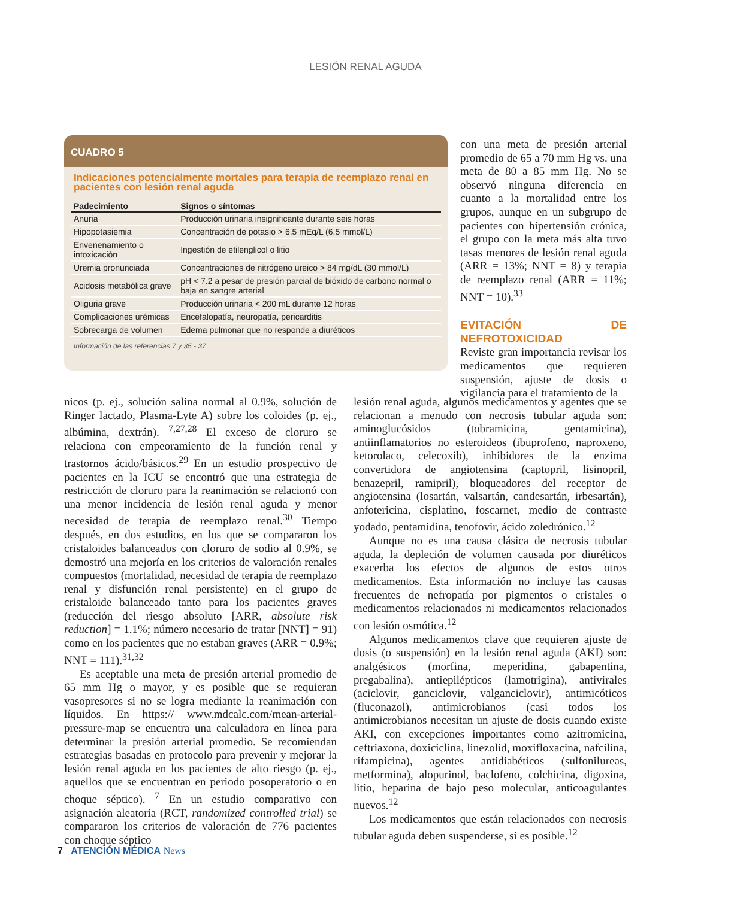LESIÓN RENAL AGUDA
CUADRO 5
Indicaciones potencialmente mortales para terapia de reemplazo renal en pacientes con lesión renal aguda
| Padecimiento | Signos o síntomas |
| --- | --- |
| Anuria | Producción urinaria insignificante durante seis horas |
| Hipopotasiemia | Concentración de potasio > 6.5 mEq/L (6.5 mmol/L) |
| Envenenamiento o intoxicación | Ingestión de etilenglicol o litio |
| Uremia pronunciada | Concentraciones de nitrógeno ureico > 84 mg/dL (30 mmol/L) |
| Acidosis metabólica grave | pH < 7.2 a pesar de presión parcial de bióxido de carbono normal o baja en sangre arterial |
| Oliguria grave | Producción urinaria < 200 mL durante 12 horas |
| Complicaciones urémicas | Encefalopatía, neuropatía, pericarditis |
| Sobrecarga de volumen | Edema pulmonar que no responde a diuréticos |
Información de las referencias 7 y 35 - 37
con una meta de presión arterial promedio de 65 a 70 mm Hg vs. una meta de 80 a 85 mm Hg. No se observó ninguna diferencia en cuanto a la mortalidad entre los grupos, aunque en un subgrupo de pacientes con hipertensión crónica, el grupo con la meta más alta tuvo tasas menores de lesión renal aguda (ARR = 13%; NNT = 8) y terapia de reemplazo renal (ARR = 11%; NNT = 10).<sup>33</sup>
EVITACIÓN DE NEFROTOXICIDAD
Reviste gran importancia revisar los medicamentos que requieren suspensión, ajuste de dosis o vigilancia para el tratamiento de la
nicos (p. ej., solución salina normal al 0.9%, solución de Ringer lactado, Plasma-Lyte A) sobre los coloides (p. ej., albúmina, dextrán). <sup>7,27,28</sup> El exceso de cloruro se relaciona con empeoramiento de la función renal y trastornos ácido/básicos.<sup>29</sup> En un estudio prospectivo de pacientes en la ICU se encontró que una estrategia de restricción de cloruro para la reanimación se relacionó con una menor incidencia de lesión renal aguda y menor necesidad de terapia de reemplazo renal.<sup>30</sup> Tiempo después, en dos estudios, en los que se compararon los cristaloides balanceados con cloruro de sodio al 0.9%, se demostró una mejoría en los criterios de valoración renales compuestos (mortalidad, necesidad de terapia de reemplazo renal y disfunción renal persistente) en el grupo de cristaloide balanceado tanto para los pacientes graves (reducción del riesgo absoluto [ARR, absolute risk reduction] = 1.1%; número necesario de tratar [NNT] = 91) como en los pacientes que no estaban graves (ARR = 0.9%; NNT = 111).<sup>31,32</sup>
Es aceptable una meta de presión arterial promedio de 65 mm Hg o mayor, y es posible que se requieran vasopresores si no se logra mediante la reanimación con líquidos. En https:// www.mdcalc.com/mean-arterial-pressure-map se encuentra una calculadora en línea para determinar la presión arterial promedio. Se recomiendan estrategias basadas en protocolo para prevenir y mejorar la lesión renal aguda en los pacientes de alto riesgo (p. ej., aquellos que se encuentran en periodo posoperatorio o en choque séptico). <sup>7</sup> En un estudio comparativo con asignación aleatoria (RCT, randomized controlled trial) se compararon los criterios de valoración de 776 pacientes con choque séptico
lesión renal aguda, algunos medicamentos y agentes que se relacionan a menudo con necrosis tubular aguda son: aminoglucósidos (tobramicina, gentamicina), antiinflamatorios no esteroideos (ibuprofeno, naproxeno, ketorolaco, celecoxib), inhibidores de la enzima convertidora de angiotensina (captopril, lisinopril, benazepril, ramipril), bloqueadores del receptor de angiotensina (losartán, valsartán, candesartán, irbesartán), anfotericina, cisplatino, foscarnet, medio de contraste yodado, pentamidina, tenofovir, ácido zoledrónico.<sup>12</sup>
Aunque no es una causa clásica de necrosis tubular aguda, la depleción de volumen causada por diuréticos exacerba los efectos de algunos de estos otros medicamentos. Esta información no incluye las causas frecuentes de nefropatía por pigmentos o cristales o medicamentos relacionados ni medicamentos relacionados con lesión osmótica.<sup>12</sup>
Algunos medicamentos clave que requieren ajuste de dosis (o suspensión) en la lesión renal aguda (AKI) son: analgésicos (morfina, meperidina, gabapentina, pregabalina), antiepilépticos (lamotrigina), antivirales (aciclovir, ganciclovir, valganciclovir), antimicóticos (fluconazol), antimicrobianos (casi todos los antimicrobianos necesitan un ajuste de dosis cuando existe AKI, con excepciones importantes como azitromicina, ceftriaxona, doxiciclina, linezolid, moxifloxacina, nafcilina, rifampicina), agentes antidiabéticos (sulfonilureas, metformina), alopurinol, baclofeno, colchicina, digoxina, litio, heparina de bajo peso molecular, anticoagulantes nuevos.<sup>12</sup>
Los medicamentos que están relacionados con necrosis tubular aguda deben suspenderse, si es posible.<sup>12</sup>
7 ATENCIÓN MÉDICA News